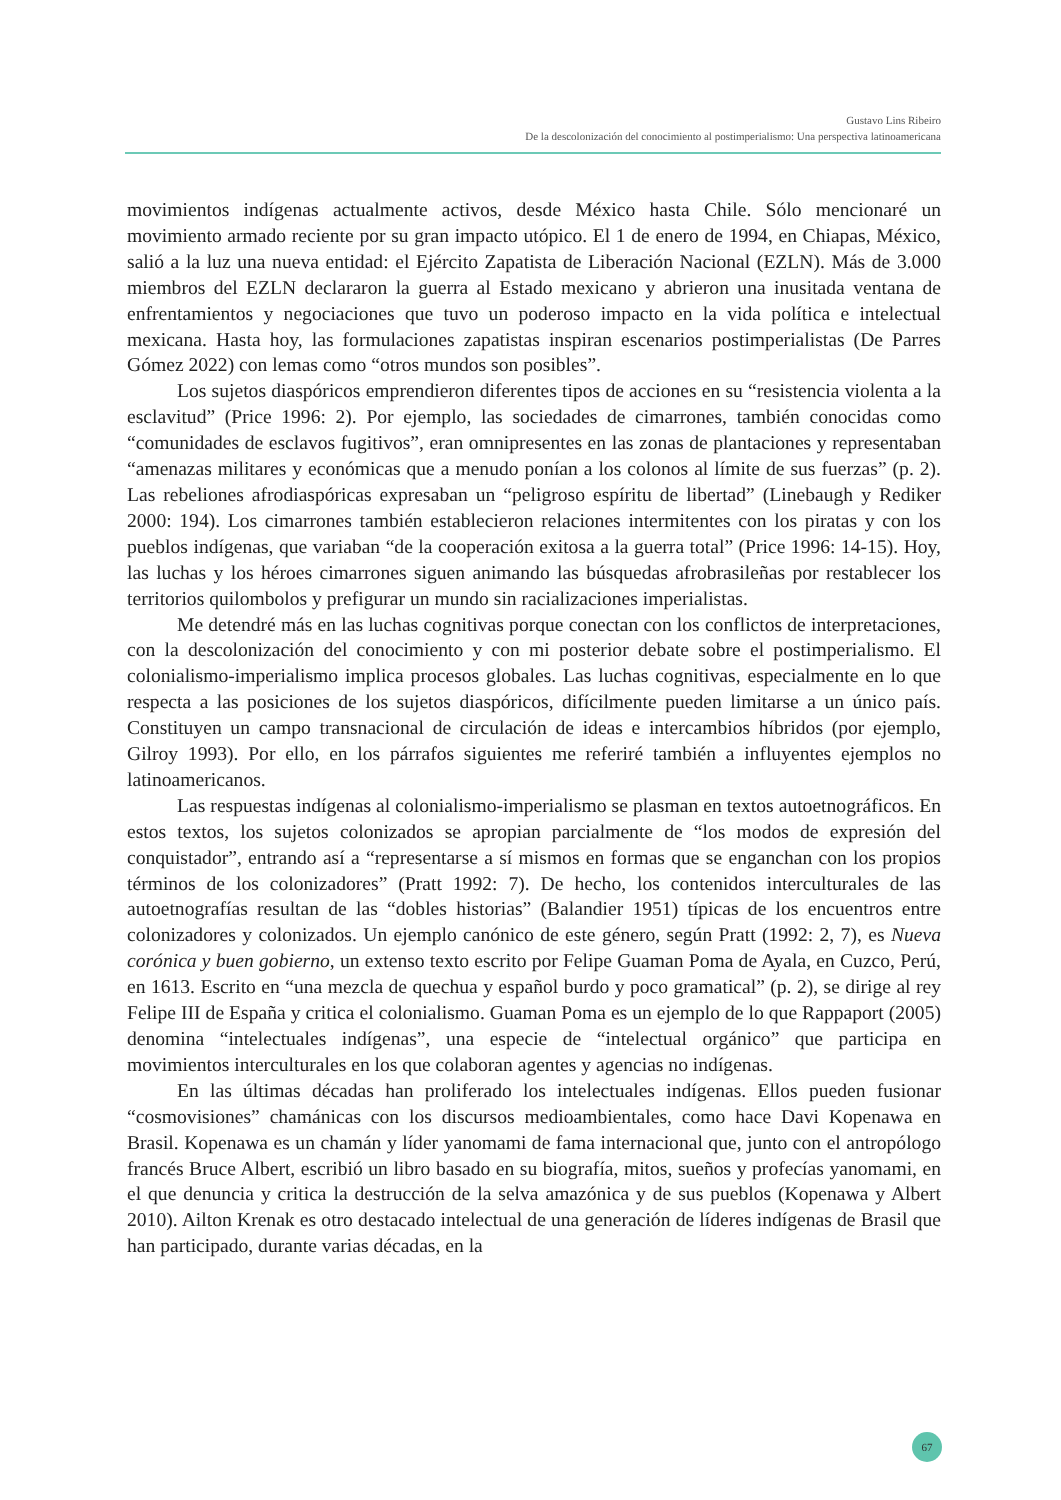Gustavo Lins Ribeiro
De la descolonización del conocimiento al postimperialismo: Una perspectiva latinoamericana
movimientos indígenas actualmente activos, desde México hasta Chile. Sólo mencionaré un movimiento armado reciente por su gran impacto utópico. El 1 de enero de 1994, en Chiapas, México, salió a la luz una nueva entidad: el Ejército Zapatista de Liberación Nacional (EZLN). Más de 3.000 miembros del EZLN declararon la guerra al Estado mexicano y abrieron una inusitada ventana de enfrentamientos y negociaciones que tuvo un poderoso impacto en la vida política e intelectual mexicana. Hasta hoy, las formulaciones zapatistas inspiran escenarios postimperialistas (De Parres Gómez 2022) con lemas como “otros mundos son posibles”.
Los sujetos diaspóricos emprendieron diferentes tipos de acciones en su “resistencia violenta a la esclavitud” (Price 1996: 2). Por ejemplo, las sociedades de cimarrones, también conocidas como “comunidades de esclavos fugitivos”, eran omnipresentes en las zonas de plantaciones y representaban “amenazas militares y económicas que a menudo ponían a los colonos al límite de sus fuerzas” (p. 2). Las rebeliones afrodiaspóricas expresaban un “peligroso espíritu de libertad” (Linebaugh y Rediker 2000: 194). Los cimarrones también establecieron relaciones intermitentes con los piratas y con los pueblos indígenas, que variaban “de la cooperación exitosa a la guerra total” (Price 1996: 14-15). Hoy, las luchas y los héroes cimarrones siguen animando las búsquedas afrobrasileñas por restablecer los territorios quilombolos y prefigurar un mundo sin racializaciones imperialistas.
Me detendré más en las luchas cognitivas porque conectan con los conflictos de interpretaciones, con la descolonización del conocimiento y con mi posterior debate sobre el postimperialismo. El colonialismo-imperialismo implica procesos globales. Las luchas cognitivas, especialmente en lo que respecta a las posiciones de los sujetos diaspóricos, difícilmente pueden limitarse a un único país. Constituyen un campo transnacional de circulación de ideas e intercambios híbridos (por ejemplo, Gilroy 1993). Por ello, en los párrafos siguientes me referiré también a influyentes ejemplos no latinoamericanos.
Las respuestas indígenas al colonialismo-imperialismo se plasman en textos autoetnográficos. En estos textos, los sujetos colonizados se apropian parcialmente de “los modos de expresión del conquistador”, entrando así a “representarse a sí mismos en formas que se enganchan con los propios términos de los colonizadores” (Pratt 1992: 7). De hecho, los contenidos interculturales de las autoetnografías resultan de las “dobles historias” (Balandier 1951) típicas de los encuentros entre colonizadores y colonizados. Un ejemplo canónico de este género, según Pratt (1992: 2, 7), es Nueva corónica y buen gobierno, un extenso texto escrito por Felipe Guaman Poma de Ayala, en Cuzco, Perú, en 1613. Escrito en “una mezcla de quechua y español burdo y poco gramatical” (p. 2), se dirige al rey Felipe III de España y critica el colonialismo. Guaman Poma es un ejemplo de lo que Rappaport (2005) denomina “intelectuales indígenas”, una especie de “intelectual orgánico” que participa en movimientos interculturales en los que colaboran agentes y agencias no indígenas.
En las últimas décadas han proliferado los intelectuales indígenas. Ellos pueden fusionar “cosmovisiones” chamánicas con los discursos medioambientales, como hace Davi Kopenawa en Brasil. Kopenawa es un chamán y líder yanomami de fama internacional que, junto con el antropólogo francés Bruce Albert, escribió un libro basado en su biografía, mitos, sueños y profecías yanomami, en el que denuncia y critica la destrucción de la selva amazónica y de sus pueblos (Kopenawa y Albert 2010). Ailton Krenak es otro destacado intelectual de una generación de líderes indígenas de Brasil que han participado, durante varias décadas, en la
67